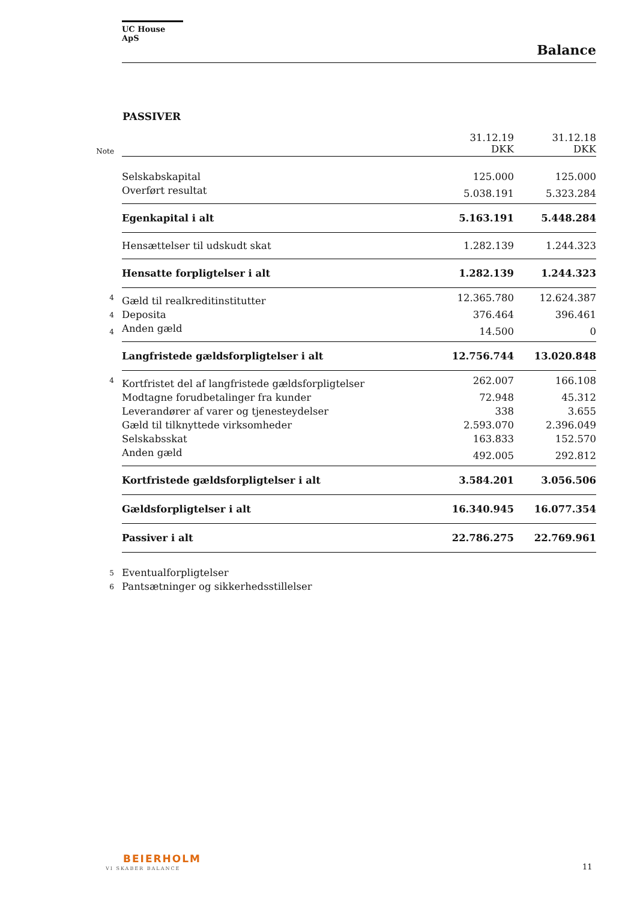UC House ApS
Balance
PASSIVER
| Note | | 31.12.19 DKK | 31.12.18 DKK |
| | Selskabskapital | 125.000 | 125.000 |
| | Overført resultat | 5.038.191 | 5.323.284 |
| | Egenkapital i alt | 5.163.191 | 5.448.284 |
| | Hensættelser til udskudt skat | 1.282.139 | 1.244.323 |
| | Hensatte forpligtelser i alt | 1.282.139 | 1.244.323 |
| 4 | Gæld til realkreditinstitutter | 12.365.780 | 12.624.387 |
| 4 | Deposita | 376.464 | 396.461 |
| 4 | Anden gæld | 14.500 | 0 |
| | Langfristede gældsforpligtelser i alt | 12.756.744 | 13.020.848 |
| 4 | Kortfristet del af langfristede gældsforpligtelser | 262.007 | 166.108 |
| | Modtagne forudbetalinger fra kunder | 72.948 | 45.312 |
| | Leverandører af varer og tjenesteydelser | 338 | 3.655 |
| | Gæld til tilknyttede virksomheder | 2.593.070 | 2.396.049 |
| | Selskabsskat | 163.833 | 152.570 |
| | Anden gæld | 492.005 | 292.812 |
| | Kortfristede gældsforpligtelser i alt | 3.584.201 | 3.056.506 |
| | Gældsforpligtelser i alt | 16.340.945 | 16.077.354 |
| | Passiver i alt | 22.786.275 | 22.769.961 |
| 5 | Eventualforpligtelser | | |
| 6 | Pantsætninger og sikkerhedsstillelser | | |
BEIERHOLM
VI SKABER BALANCE 11